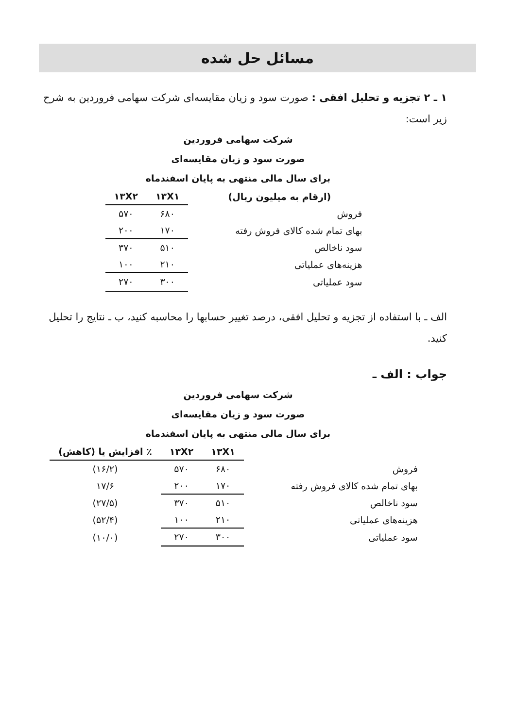مسائل حل شده
۱ ـ ۲ تجزیه و تحلیل افقی : صورت سود و زیان مقایسه‌ای شرکت سهامی فروردین به شرح زیر است:
شرکت سهامی فروردین
صورت سود و زیان مقایسه‌ای
برای سال مالی منتهی به پایان اسفندماه
| (ارقام به میلیون ریال) | ۱۳X۱ | ۱۳X۲ |
| --- | --- | --- |
| فروش | ۶۸۰ | ۵۷۰ |
| بهای تمام شده کالای فروش رفته | ۱۷۰ | ۲۰۰ |
| سود ناخالص | ۵۱۰ | ۳۷۰ |
| هزینه‌های عملیاتی | ۲۱۰ | ۱۰۰ |
| سود عملیاتی | ۳۰۰ | ۲۷۰ |
الف ـ با استفاده از تجزیه و تحلیل افقی، درصد تغییر حسابها را محاسبه کنید، ب ـ نتایج را تحلیل کنید.
جواب : الف ـ
شرکت سهامی فروردین
صورت سود و زیان مقایسه‌ای
برای سال مالی منتهی به پایان اسفندماه
| | ۱۳X۱ | ۱۳X۲ | ٪ افزایش یا (کاهش) |
| --- | --- | --- | --- |
| فروش | ۶۸۰ | ۵۷۰ | (۱۶/۲) |
| بهای تمام شده کالای فروش رفته | ۱۷۰ | ۲۰۰ | ۱۷/۶ |
| سود ناخالص | ۵۱۰ | ۳۷۰ | (۲۷/۵) |
| هزینه‌های عملیاتی | ۲۱۰ | ۱۰۰ | (۵۲/۴) |
| سود عملیاتی | ۳۰۰ | ۲۷۰ | (۱۰/۰) |